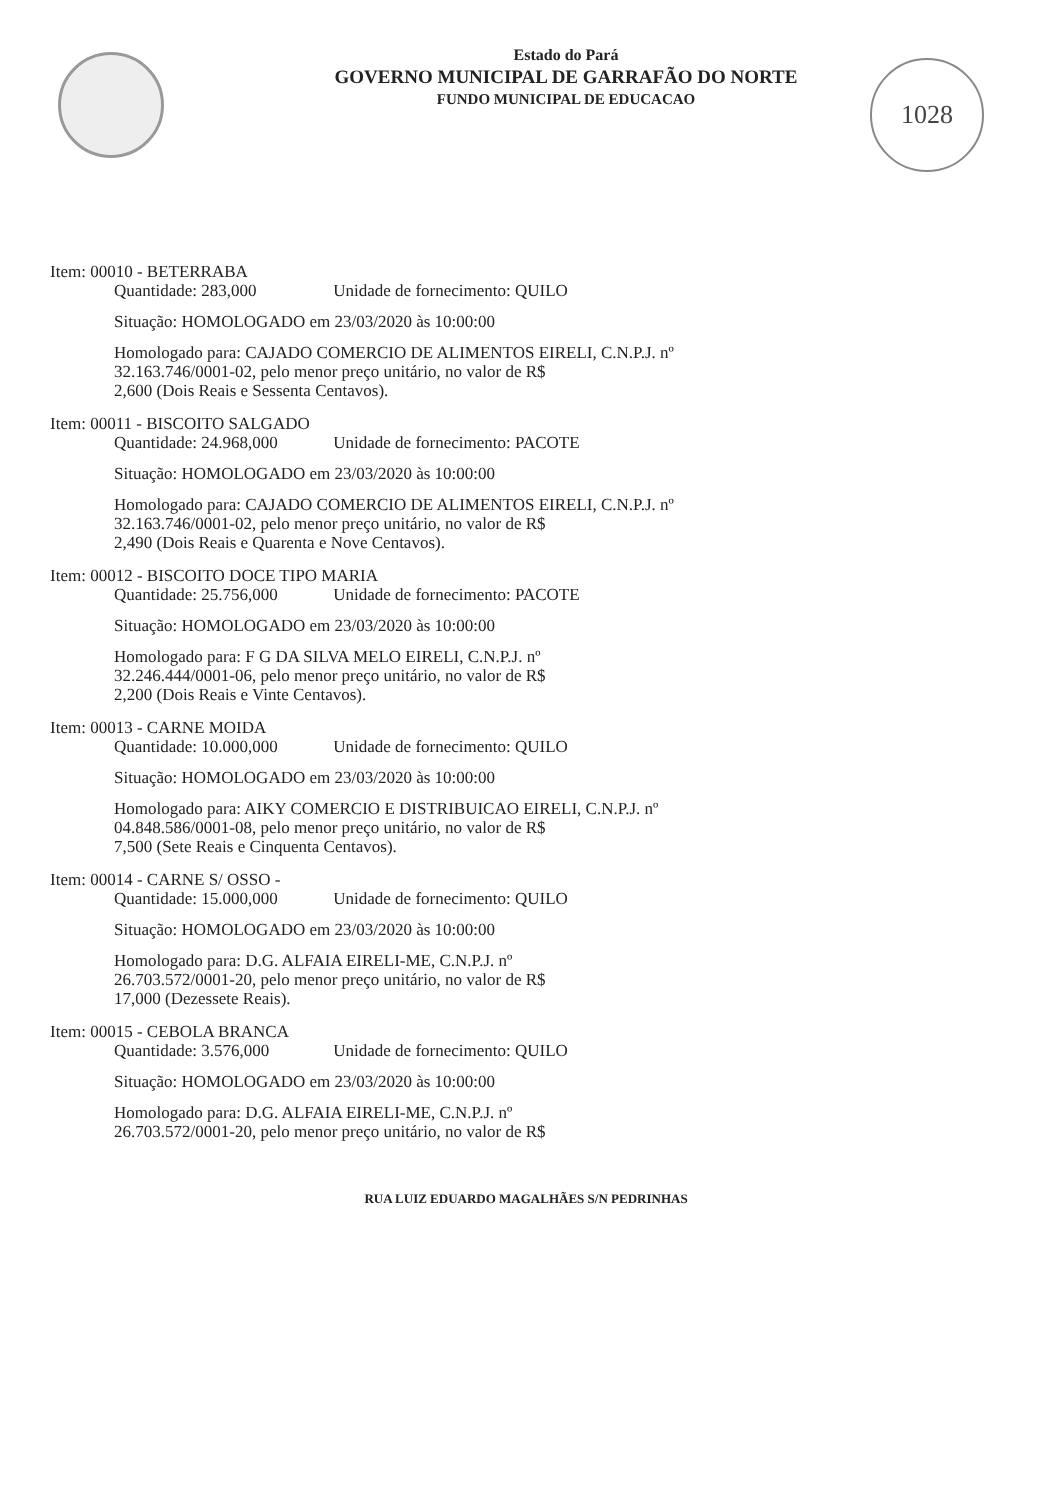1028
Estado do Pará
GOVERNO MUNICIPAL DE GARRAFÃO DO NORTE
FUNDO MUNICIPAL DE EDUCACAO
Item: 00010 - BETERRABA
Quantidade: 283,000 Unidade de fornecimento: QUILO
Situação: HOMOLOGADO em 23/03/2020 às 10:00:00
Homologado para: CAJADO COMERCIO DE ALIMENTOS EIRELI, C.N.P.J. nº
32.163.746/0001-02, pelo menor preço unitário, no valor de R$
2,600 (Dois Reais e Sessenta Centavos).
Item: 00011 - BISCOITO SALGADO
Quantidade: 24.968,000 Unidade de fornecimento: PACOTE
Situação: HOMOLOGADO em 23/03/2020 às 10:00:00
Homologado para: CAJADO COMERCIO DE ALIMENTOS EIRELI, C.N.P.J. nº
32.163.746/0001-02, pelo menor preço unitário, no valor de R$
2,490 (Dois Reais e Quarenta e Nove Centavos).
Item: 00012 - BISCOITO DOCE TIPO MARIA
Quantidade: 25.756,000 Unidade de fornecimento: PACOTE
Situação: HOMOLOGADO em 23/03/2020 às 10:00:00
Homologado para: F G DA SILVA MELO EIRELI, C.N.P.J. nº
32.246.444/0001-06, pelo menor preço unitário, no valor de R$
2,200 (Dois Reais e Vinte Centavos).
Item: 00013 - CARNE MOIDA
Quantidade: 10.000,000 Unidade de fornecimento: QUILO
Situação: HOMOLOGADO em 23/03/2020 às 10:00:00
Homologado para: AIKY COMERCIO E DISTRIBUICAO EIRELI, C.N.P.J. nº
04.848.586/0001-08, pelo menor preço unitário, no valor de R$
7,500 (Sete Reais e Cinquenta Centavos).
Item: 00014 - CARNE S/ OSSO -
Quantidade: 15.000,000 Unidade de fornecimento: QUILO
Situação: HOMOLOGADO em 23/03/2020 às 10:00:00
Homologado para: D.G. ALFAIA EIRELI-ME, C.N.P.J. nº
26.703.572/0001-20, pelo menor preço unitário, no valor de R$
17,000 (Dezessete Reais).
Item: 00015 - CEBOLA BRANCA
Quantidade: 3.576,000 Unidade de fornecimento: QUILO
Situação: HOMOLOGADO em 23/03/2020 às 10:00:00
Homologado para: D.G. ALFAIA EIRELI-ME, C.N.P.J. nº
26.703.572/0001-20, pelo menor preço unitário, no valor de R$
RUA LUIZ EDUARDO MAGALHÃES S/N PEDRINHAS